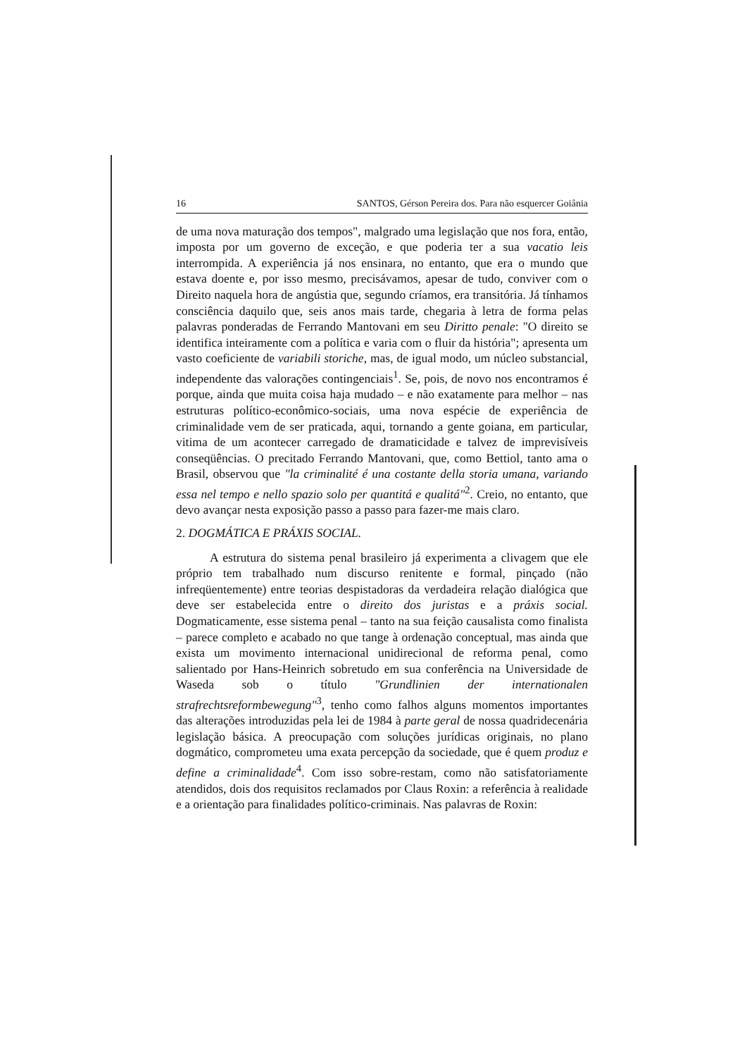16 SANTOS, Gérson Pereira dos. Para não esquercer Goiânia
de uma nova maturação dos tempos", malgrado uma legislação que nos fora, então, imposta por um governo de exceção, e que poderia ter a sua vacatio leis interrompida. A experiência já nos ensinara, no entanto, que era o mundo que estava doente e, por isso mesmo, precisávamos, apesar de tudo, conviver com o Direito naquela hora de angústia que, segundo críamos, era transitória. Já tínhamos consciência daquilo que, seis anos mais tarde, chegaria à letra de forma pelas palavras ponderadas de Ferrando Mantovani em seu Diritto penale: "O direito se identifica inteiramente com a política e varia com o fluir da história"; apresenta um vasto coeficiente de variabili storiche, mas, de igual modo, um núcleo substancial, independente das valorações contingenciais<sup>1</sup>. Se, pois, de novo nos encontramos é porque, ainda que muita coisa haja mudado – e não exatamente para melhor – nas estruturas político-econômico-sociais, uma nova espécie de experiência de criminalidade vem de ser praticada, aqui, tornando a gente goiana, em particular, vitima de um acontecer carregado de dramaticidade e talvez de imprevisíveis conseqüências. O precitado Ferrando Mantovani, que, como Bettiol, tanto ama o Brasil, observou que "la criminalité é una costante della storia umana, variando essa nel tempo e nello spazio solo per quantitá e qualitá"<sup>2</sup>. Creio, no entanto, que devo avançar nesta exposição passo a passo para fazer-me mais claro.
2. DOGMÁTICA E PRÁXIS SOCIAL.
A estrutura do sistema penal brasileiro já experimenta a clivagem que ele próprio tem trabalhado num discurso renitente e formal, pinçado (não infreqüentemente) entre teorias despistadoras da verdadeira relação dialógica que deve ser estabelecida entre o direito dos juristas e a práxis social. Dogmaticamente, esse sistema penal – tanto na sua feição causalista como finalista – parece completo e acabado no que tange à ordenação conceptual, mas ainda que exista um movimento internacional unidirecional de reforma penal, como salientado por Hans-Heinrich sobretudo em sua conferência na Universidade de Waseda sob o título "Grundlinien der internationalen strafrechtsreformbewegung"<sup>3</sup>, tenho como falhos alguns momentos importantes das alterações introduzidas pela lei de 1984 à parte geral de nossa quadridecenária legislação básica. A preocupação com soluções jurídicas originais, no plano dogmático, comprometeu uma exata percepção da sociedade, que é quem produz e define a criminalidade<sup>4</sup>. Com isso sobre-restam, como não satisfatoriamente atendidos, dois dos requisitos reclamados por Claus Roxin: a referência à realidade e a orientação para finalidades político-criminais. Nas palavras de Roxin: